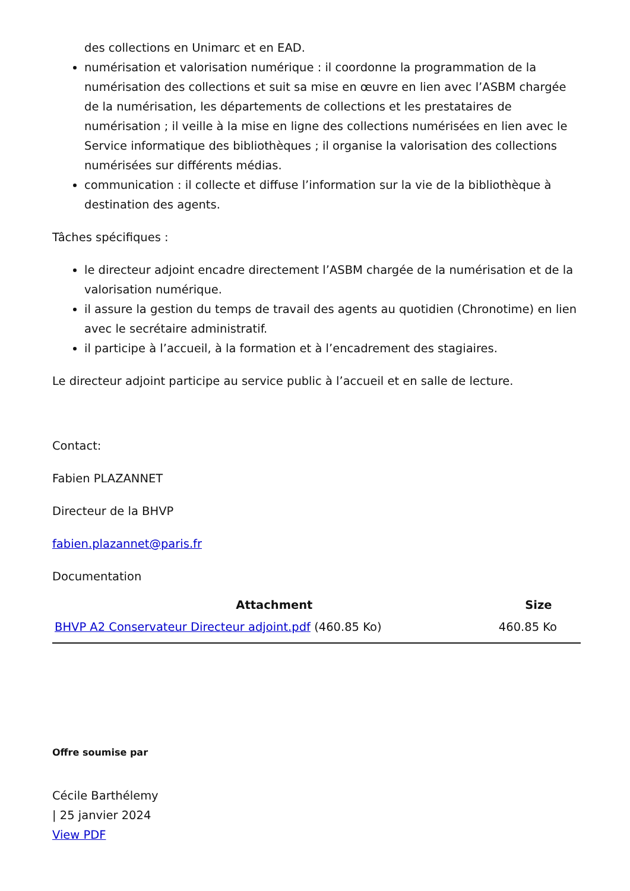des collections en Unimarc et en EAD.
numérisation et valorisation numérique : il coordonne la programmation de la numérisation des collections et suit sa mise en œuvre en lien avec l’ASBM chargée de la numérisation, les départements de collections et les prestataires de numérisation ; il veille à la mise en ligne des collections numérisées en lien avec le Service informatique des bibliothèques ; il organise la valorisation des collections numérisées sur différents médias.
communication : il collecte et diffuse l’information sur la vie de la bibliothèque à destination des agents.
Tâches spécifiques :
le directeur adjoint encadre directement l’ASBM chargée de la numérisation et de la valorisation numérique.
il assure la gestion du temps de travail des agents au quotidien (Chronotime) en lien avec le secrétaire administratif.
il participe à l’accueil, à la formation et à l’encadrement des stagiaires.
Le directeur adjoint participe au service public à l’accueil et en salle de lecture.
Contact:
Fabien PLAZANNET
Directeur de la BHVP
fabien.plazannet@paris.fr
Documentation
| Attachment | Size |
| --- | --- |
| BHVP A2 Conservateur Directeur adjoint.pdf (460.85 Ko) | 460.85 Ko |
Offre soumise par
Cécile Barthélemy
| 25 janvier 2024
View PDF